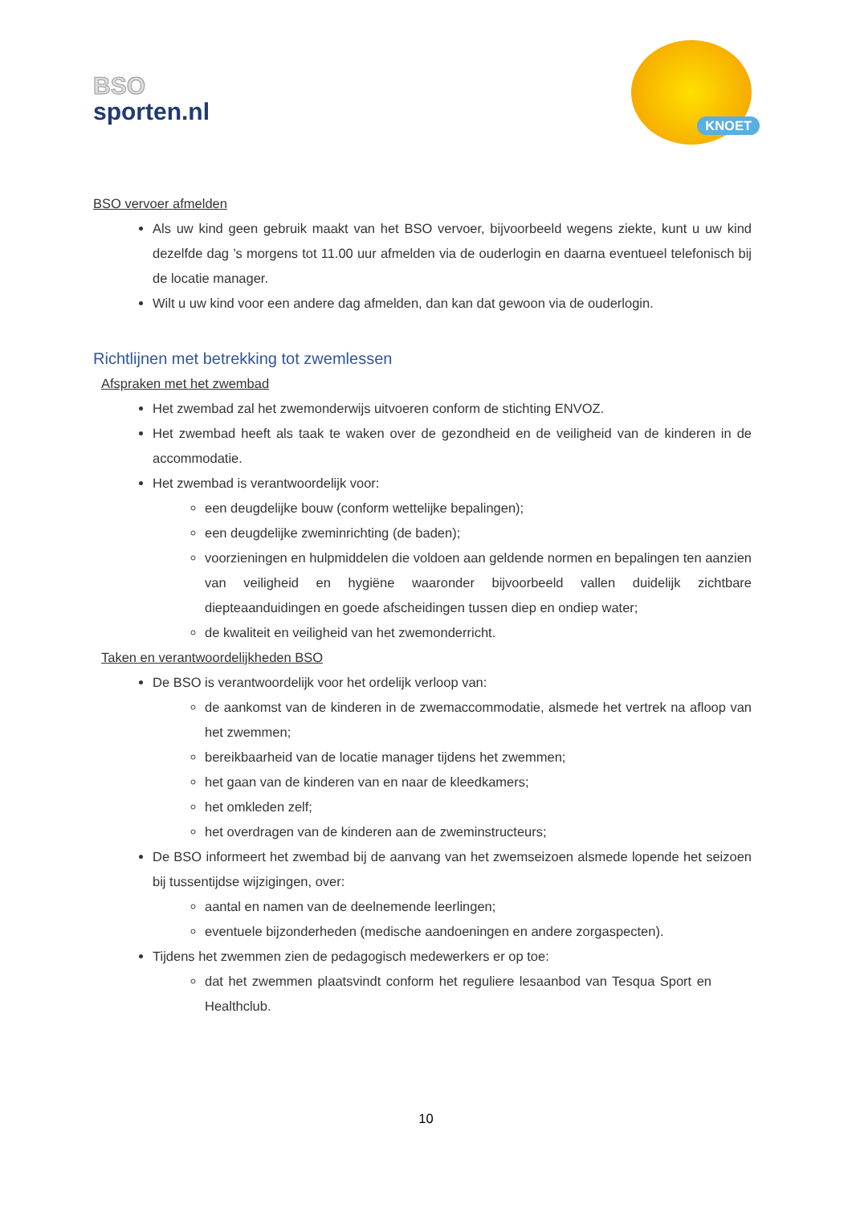BSO
sporten.nl
KNOET
BSO vervoer afmelden
Als uw kind geen gebruik maakt van het BSO vervoer, bijvoorbeeld wegens ziekte, kunt u uw kind dezelfde dag ’s morgens tot 11.00 uur afmelden via de ouderlogin en daarna eventueel telefonisch bij de locatie manager.
Wilt u uw kind voor een andere dag afmelden, dan kan dat gewoon via de ouderlogin.
Richtlijnen met betrekking tot zwemlessen
Afspraken met het zwembad
Het zwembad zal het zwemonderwijs uitvoeren conform de stichting ENVOZ.
Het zwembad heeft als taak te waken over de gezondheid en de veiligheid van de kinderen in de accommodatie.
Het zwembad is verantwoordelijk voor:
een deugdelijke bouw (conform wettelijke bepalingen);
een deugdelijke zweminrichting (de baden);
voorzieningen en hulpmiddelen die voldoen aan geldende normen en bepalingen ten aanzien van veiligheid en hygiëne waaronder bijvoorbeeld vallen duidelijk zichtbare diepteaanduidingen en goede afscheidingen tussen diep en ondiep water;
de kwaliteit en veiligheid van het zwemonderricht.
Taken en verantwoordelijkheden BSO
De BSO is verantwoordelijk voor het ordelijk verloop van:
de aankomst van de kinderen in de zwemaccommodatie, alsmede het vertrek na afloop van het zwemmen;
bereikbaarheid van de locatie manager tijdens het zwemmen;
het gaan van de kinderen van en naar de kleedkamers;
het omkleden zelf;
het overdragen van de kinderen aan de zweminstructeurs;
De BSO informeert het zwembad bij de aanvang van het zwemseizoen alsmede lopende het seizoen bij tussentijdse wijzigingen, over:
aantal en namen van de deelnemende leerlingen;
eventuele bijzonderheden (medische aandoeningen en andere zorgaspecten).
Tijdens het zwemmen zien de pedagogisch medewerkers er op toe:
dat het zwemmen plaatsvindt conform het reguliere lesaanbod van Tesqua Sport en Healthclub.
10